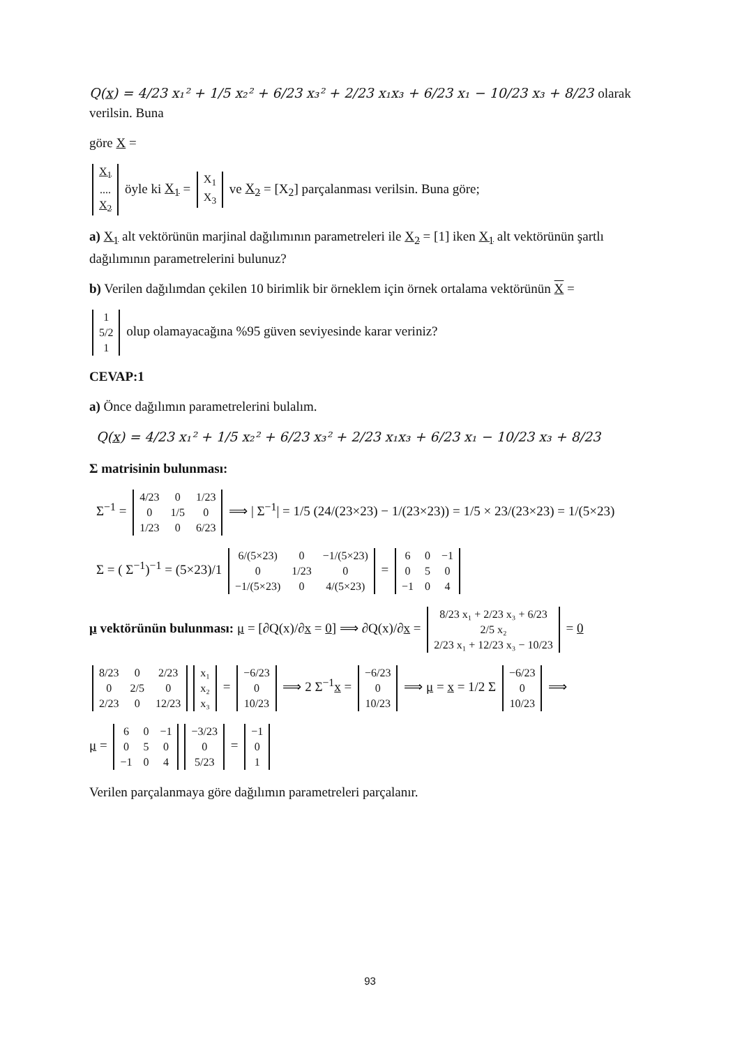Q(x) = 4/23 x₁² + 1/5 x₂² + 6/23 x₃² + 2/23 x₁x₃ + 6/23 x₁ − 10/23 x₃ + 8/23 olarak verilsin. Buna
göre X =
| X<sub>1</sub> |
| .... |
| X<sub>2</sub> |
öyle ki X<sub>1</sub> =
| X<sub>1</sub> |
| X<sub>3</sub> |
ve X<sub>2</sub> = [X<sub>2</sub>] parçalanması verilsin. Buna göre;
a) X<sub>1</sub> alt vektörünün marjinal dağılımının parametreleri ile X<sub>2</sub> = [1] iken X<sub>1</sub> alt vektörünün şartlı dağılımının parametrelerini bulunuz?
b) Verilen dağılımdan çekilen 10 birimlik bir örneklem için örnek ortalama vektörünün X =
| 1 |
| 5/2 |
| 1 |
olup olamayacağına %95 güven seviyesinde karar veriniz?
CEVAP:1
a) Önce dağılımın parametrelerini bulalım.
Q(x) = 4/23 x₁² + 1/5 x₂² + 6/23 x₃² + 2/23 x₁x₃ + 6/23 x₁ − 10/23 x₃ + 8/23
Σ matrisinin bulunması:
Σ<sup>−1</sup> =
| 4/23 | 0 | 1/23 |
| 0 | 1/5 | 0 |
| 1/23 | 0 | 6/23 |
⟹ | Σ<sup>−1</sup>| = 1/5 (24/(23×23) − 1/(23×23)) = 1/5 × 23/(23×23) = 1/(5×23)
Σ = ( Σ<sup>−1</sup>)<sup>−1</sup> = (5×23)/1
| 6/(5×23) | 0 | −1/(5×23) |
| 0 | 1/23 | 0 |
| −1/(5×23) | 0 | 4/(5×23) |
=
| 6 | 0 | −1 |
| 0 | 5 | 0 |
| −1 | 0 | 4 |
μ vektörünün bulunması: μ = [∂Q(x)/∂x = 0] ⟹ ∂Q(x)/∂x =
| 8/23 x₁ + 2/23 x₃ + 6/23 |
| 2/5 x₂ |
| 2/23 x₁ + 12/23 x₃ − 10/23 |
= 0
| 8/23 | 0 | 2/23 |
| 0 | 2/5 | 0 |
| 2/23 | 0 | 12/23 |
| x₁ |
| x₂ |
| x₃ |
=
| −6/23 |
| 0 |
| 10/23 |
⟹ 2 Σ<sup>−1</sup>x =
| −6/23 |
| 0 |
| 10/23 |
⟹ μ = x = 1/2 Σ
| −6/23 |
| 0 |
| 10/23 |
⟹
μ =
| 6 | 0 | −1 |
| 0 | 5 | 0 |
| −1 | 0 | 4 |
| −3/23 |
| 0 |
| 5/23 |
=
| −1 |
| 0 |
| 1 |
Verilen parçalanmaya göre dağılımın parametreleri parçalanır.
93